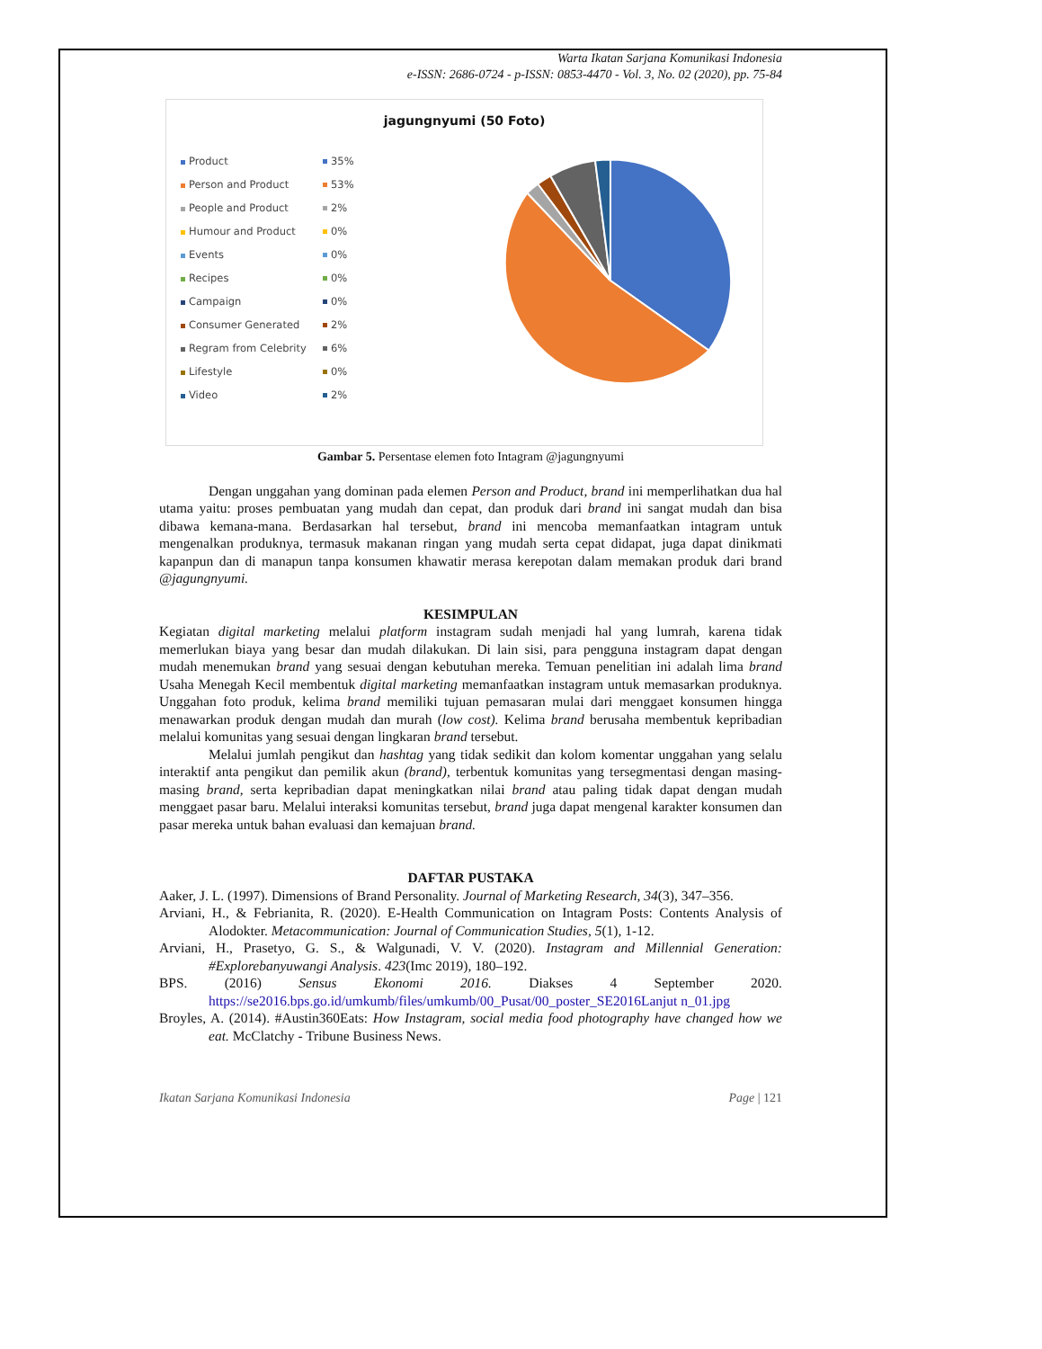Warta Ikatan Sarjana Komunikasi Indonesia
e-ISSN: 2686-0724 - p-ISSN: 0853-4470 - Vol. 3, No. 02 (2020), pp. 75-84
jagungnyumi (50 Foto)
Product 35%
Person and Product 53%
People and Product 2%
Humour and Product 0%
Events 0%
Recipes 0%
Campaign 0%
Consumer Generated 2%
Regram from Celebrity 6%
Lifestyle 0%
Video 2%
Gambar 5. Persentase elemen foto Intagram @jagungnyumi
Dengan unggahan yang dominan pada elemen Person and Product, brand ini memperlihatkan dua hal utama yaitu: proses pembuatan yang mudah dan cepat, dan produk dari brand ini sangat mudah dan bisa dibawa kemana-mana. Berdasarkan hal tersebut, brand ini mencoba memanfaatkan intagram untuk mengenalkan produknya, termasuk makanan ringan yang mudah serta cepat didapat, juga dapat dinikmati kapanpun dan di manapun tanpa konsumen khawatir merasa kerepotan dalam memakan produk dari brand @jagungnyumi.
KESIMPULAN
Kegiatan digital marketing melalui platform instagram sudah menjadi hal yang lumrah, karena tidak memerlukan biaya yang besar dan mudah dilakukan. Di lain sisi, para pengguna instagram dapat dengan mudah menemukan brand yang sesuai dengan kebutuhan mereka. Temuan penelitian ini adalah lima brand Usaha Menegah Kecil membentuk digital marketing memanfaatkan instagram untuk memasarkan produknya. Unggahan foto produk, kelima brand memiliki tujuan pemasaran mulai dari menggaet konsumen hingga menawarkan produk dengan mudah dan murah (low cost). Kelima brand berusaha membentuk kepribadian melalui komunitas yang sesuai dengan lingkaran brand tersebut.
Melalui jumlah pengikut dan hashtag yang tidak sedikit dan kolom komentar unggahan yang selalu interaktif anta pengikut dan pemilik akun (brand), terbentuk komunitas yang tersegmentasi dengan masing-masing brand, serta kepribadian dapat meningkatkan nilai brand atau paling tidak dapat dengan mudah menggaet pasar baru. Melalui interaksi komunitas tersebut, brand juga dapat mengenal karakter konsumen dan pasar mereka untuk bahan evaluasi dan kemajuan brand.
DAFTAR PUSTAKA
Aaker, J. L. (1997). Dimensions of Brand Personality. Journal of Marketing Research, 34(3), 347–356.
Arviani, H., & Febrianita, R. (2020). E-Health Communication on Intagram Posts: Contents Analysis of Alodokter. Metacommunication: Journal of Communication Studies, 5(1), 1-12.
Arviani, H., Prasetyo, G. S., & Walgunadi, V. V. (2020). Instagram and Millennial Generation: #Explorebanyuwangi Analysis. 423(Imc 2019), 180–192.
BPS. (2016) Sensus Ekonomi 2016. Diakses 4 September 2020. https://se2016.bps.go.id/umkumb/files/umkumb/00_Pusat/00_poster_SE2016Lanjut n_01.jpg
Broyles, A. (2014). #Austin360Eats: How Instagram, social media food photography have changed how we eat. McClatchy - Tribune Business News.
Ikatan Sarjana Komunikasi Indonesia Page | 121